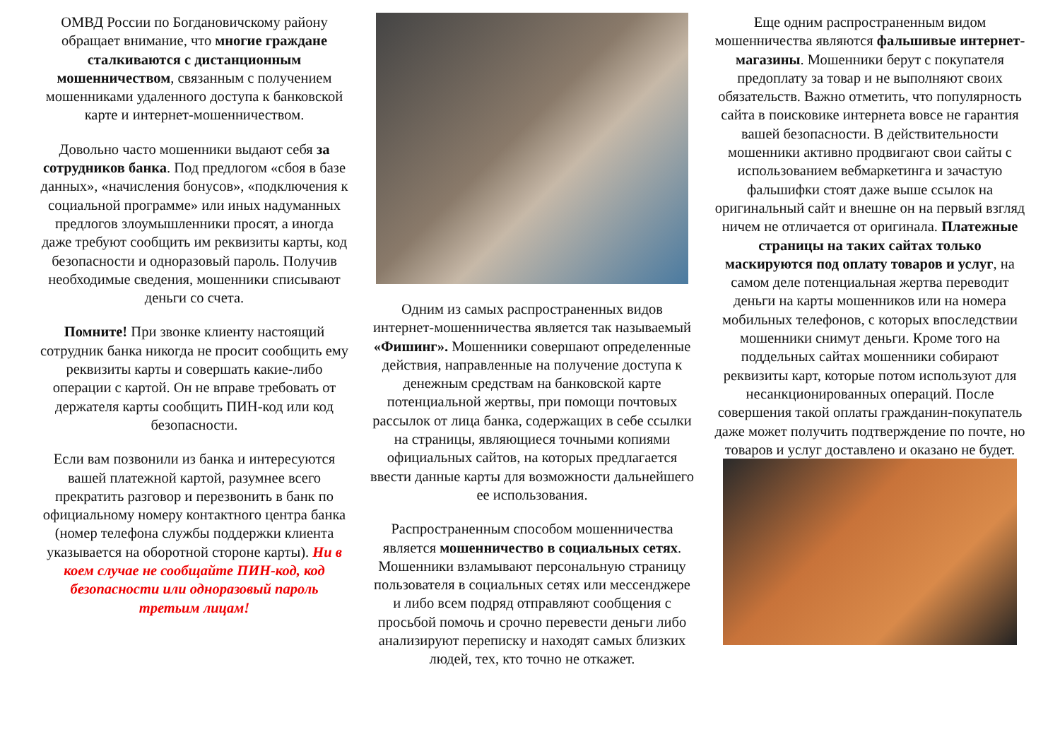ОМВД России по Богдановичскому району обращает внимание, что многие граждане сталкиваются с дистанционным мошенничеством, связанным с получением мошенниками удаленного доступа к банковской карте и интернет-мошенничеством.
Довольно часто мошенники выдают себя за сотрудников банка. Под предлогом «сбоя в базе данных», «начисления бонусов», «подключения к социальной программе» или иных надуманных предлогов злоумышленники просят, а иногда даже требуют сообщить им реквизиты карты, код безопасности и одноразовый пароль. Получив необходимые сведения, мошенники списывают деньги со счета.
Помните! При звонке клиенту настоящий сотрудник банка никогда не просит сообщить ему реквизиты карты и совершать какие-либо операции с картой. Он не вправе требовать от держателя карты сообщить ПИН-код или код безопасности.
Если вам позвонили из банка и интересуются вашей платежной картой, разумнее всего прекратить разговор и перезвонить в банк по официальному номеру контактного центра банка (номер телефона службы поддержки клиента указывается на оборотной стороне карты). Ни в коем случае не сообщайте ПИН-код, код безопасности или одноразовый пароль третьим лицам!
Одним из самых распространенных видов интернет-мошенничества является так называемый «Фишинг». Мошенники совершают определенные действия, направленные на получение доступа к денежным средствам на банковской карте потенциальной жертвы, при помощи почтовых рассылок от лица банка, содержащих в себе ссылки на страницы, являющиеся точными копиями официальных сайтов, на которых предлагается ввести данные карты для возможности дальнейшего ее использования.
Распространенным способом мошенничества является мошенничество в социальных сетях. Мошенники взламывают персональную страницу пользователя в социальных сетях или мессенджере и либо всем подряд отправляют сообщения с просьбой помочь и срочно перевести деньги либо анализируют переписку и находят самых близких людей, тех, кто точно не откажет.
Еще одним распространенным видом мошенничества являются фальшивые интернет-магазины. Мошенники берут с покупателя предоплату за товар и не выполняют своих обязательств. Важно отметить, что популярность сайта в поисковике интернета вовсе не гарантия вашей безопасности. В действительности мошенники активно продвигают свои сайты с использованием вебмаркетинга и зачастую фальшифки стоят даже выше ссылок на оригинальный сайт и внешне он на первый взгляд ничем не отличается от оригинала. Платежные страницы на таких сайтах только маскируются под оплату товаров и услуг, на самом деле потенциальная жертва переводит деньги на карты мошенников или на номера мобильных телефонов, с которых впоследствии мошенники снимут деньги. Кроме того на поддельных сайтах мошенники собирают реквизиты карт, которые потом используют для несанкционированных операций. После совершения такой оплаты гражданин-покупатель даже может получить подтверждение по почте, но товаров и услуг доставлено и оказано не будет.